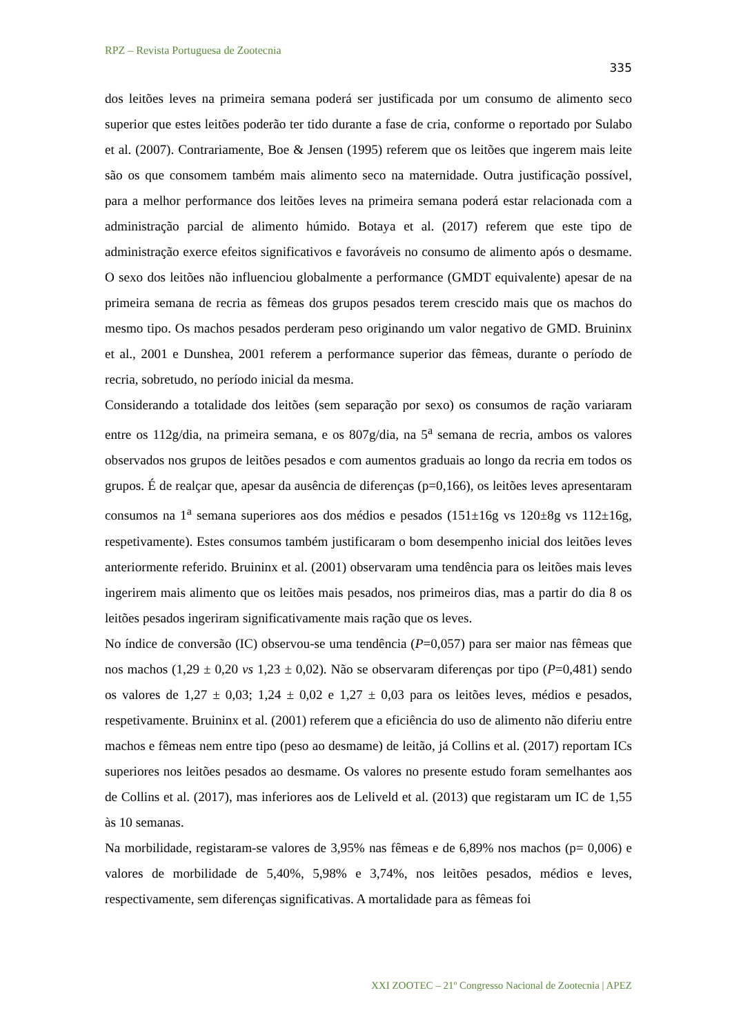RPZ – Revista Portuguesa de Zootecnia
335
dos leitões leves na primeira semana poderá ser justificada por um consumo de alimento seco superior que estes leitões poderão ter tido durante a fase de cria, conforme o reportado por Sulabo et al. (2007). Contrariamente, Boe & Jensen (1995) referem que os leitões que ingerem mais leite são os que consomem também mais alimento seco na maternidade. Outra justificação possível, para a melhor performance dos leitões leves na primeira semana poderá estar relacionada com a administração parcial de alimento húmido. Botaya et al. (2017) referem que este tipo de administração exerce efeitos significativos e favoráveis no consumo de alimento após o desmame. O sexo dos leitões não influenciou globalmente a performance (GMDT equivalente) apesar de na primeira semana de recria as fêmeas dos grupos pesados terem crescido mais que os machos do mesmo tipo. Os machos pesados perderam peso originando um valor negativo de GMD. Bruininx et al., 2001 e Dunshea, 2001 referem a performance superior das fêmeas, durante o período de recria, sobretudo, no período inicial da mesma.
Considerando a totalidade dos leitões (sem separação por sexo) os consumos de ração variaram entre os 112g/dia, na primeira semana, e os 807g/dia, na 5<sup>a</sup> semana de recria, ambos os valores observados nos grupos de leitões pesados e com aumentos graduais ao longo da recria em todos os grupos. É de realçar que, apesar da ausência de diferenças (p=0,166), os leitões leves apresentaram consumos na 1<sup>a</sup> semana superiores aos dos médios e pesados (151±16g vs 120±8g vs 112±16g, respetivamente). Estes consumos também justificaram o bom desempenho inicial dos leitões leves anteriormente referido. Bruininx et al. (2001) observaram uma tendência para os leitões mais leves ingerirem mais alimento que os leitões mais pesados, nos primeiros dias, mas a partir do dia 8 os leitões pesados ingeriram significativamente mais ração que os leves.
No índice de conversão (IC) observou-se uma tendência (P=0,057) para ser maior nas fêmeas que nos machos (1,29 ± 0,20 vs 1,23 ± 0,02). Não se observaram diferenças por tipo (P=0,481) sendo os valores de 1,27 ± 0,03; 1,24 ± 0,02 e 1,27 ± 0,03 para os leitões leves, médios e pesados, respetivamente. Bruininx et al. (2001) referem que a eficiência do uso de alimento não diferiu entre machos e fêmeas nem entre tipo (peso ao desmame) de leitão, já Collins et al. (2017) reportam ICs superiores nos leitões pesados ao desmame. Os valores no presente estudo foram semelhantes aos de Collins et al. (2017), mas inferiores aos de Leliveld et al. (2013) que registaram um IC de 1,55 às 10 semanas.
Na morbilidade, registaram-se valores de 3,95% nas fêmeas e de 6,89% nos machos (p= 0,006) e valores de morbilidade de 5,40%, 5,98% e 3,74%, nos leitões pesados, médios e leves, respectivamente, sem diferenças significativas. A mortalidade para as fêmeas foi
XXI ZOOTEC – 21º Congresso Nacional de Zootecnia | APEZ